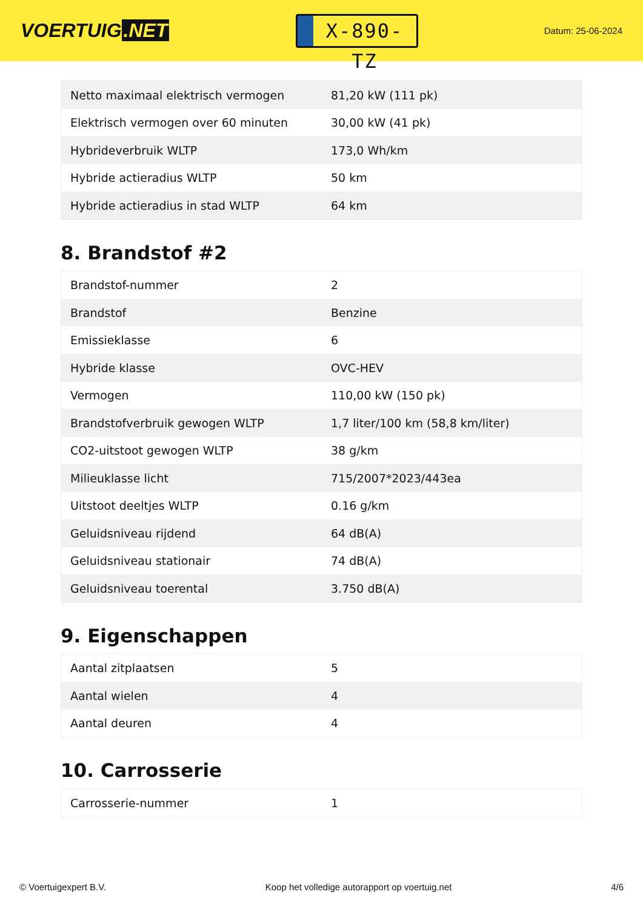VOERTUIG.NET
X-890-TZ
Datum: 25-06-2024
| Netto maximaal elektrisch vermogen | 81,20 kW (111 pk) |
| Elektrisch vermogen over 60 minuten | 30,00 kW (41 pk) |
| Hybrideverbruik WLTP | 173,0 Wh/km |
| Hybride actieradius WLTP | 50 km |
| Hybride actieradius in stad WLTP | 64 km |
8. Brandstof #2
| Brandstof-nummer | 2 |
| Brandstof | Benzine |
| Emissieklasse | 6 |
| Hybride klasse | OVC-HEV |
| Vermogen | 110,00 kW (150 pk) |
| Brandstofverbruik gewogen WLTP | 1,7 liter/100 km (58,8 km/liter) |
| CO2-uitstoot gewogen WLTP | 38 g/km |
| Milieuklasse licht | 715/2007*2023/443ea |
| Uitstoot deeltjes WLTP | 0.16 g/km |
| Geluidsniveau rijdend | 64 dB(A) |
| Geluidsniveau stationair | 74 dB(A) |
| Geluidsniveau toerental | 3.750 dB(A) |
9. Eigenschappen
| Aantal zitplaatsen | 5 |
| Aantal wielen | 4 |
| Aantal deuren | 4 |
10. Carrosserie
| Carrosserie-nummer | 1 |
© Voertuigexpert B.V. Koop het volledige autorapport op voertuig.net 4/6